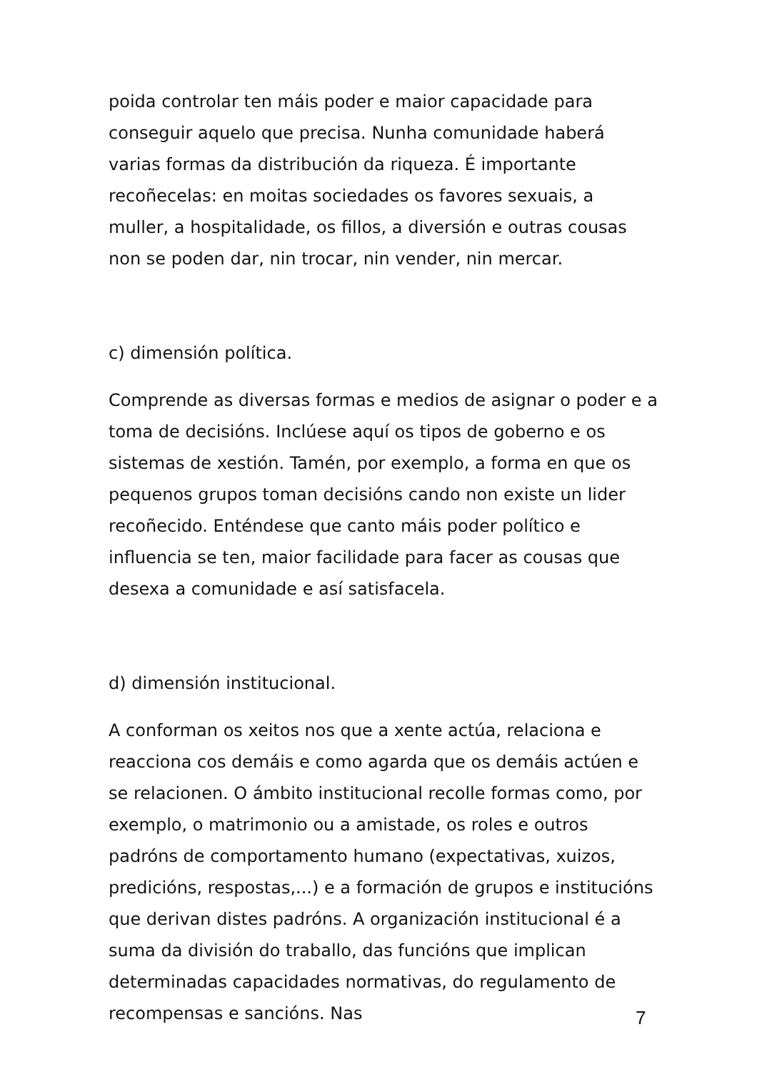poida controlar ten máis poder e maior capacidade para conseguir aquelo que precisa. Nunha comunidade haberá varias formas da distribución da riqueza. É importante recoñecelas: en moitas sociedades os favores sexuais, a muller, a hospitalidade, os fillos, a diversión e outras cousas non se poden dar, nin trocar, nin vender, nin mercar.
c) dimensión política.
Comprende as diversas formas e medios de asignar o poder e a toma de decisións. Inclúese aquí os tipos de goberno e os sistemas de xestión. Tamén, por exemplo, a forma en que os pequenos grupos toman decisións cando non existe un lider recoñecido. Enténdese que canto máis poder político e influencia se ten, maior facilidade para facer as cousas que desexa a comunidade e así satisfacela.
d) dimensión institucional.
A conforman os xeitos nos que a xente actúa, relaciona e reacciona cos demáis e como agarda que os demáis actúen e se relacionen. O ámbito institucional recolle formas como, por exemplo, o matrimonio ou a amistade, os roles e outros padróns de comportamento humano (expectativas, xuizos, predicións, respostas,...) e a formación de grupos e institucións que derivan distes padróns. A organización institucional é a suma da división do traballo, das funcións que implican determinadas capacidades normativas, do regulamento de recompensas e sancións. Nas
7